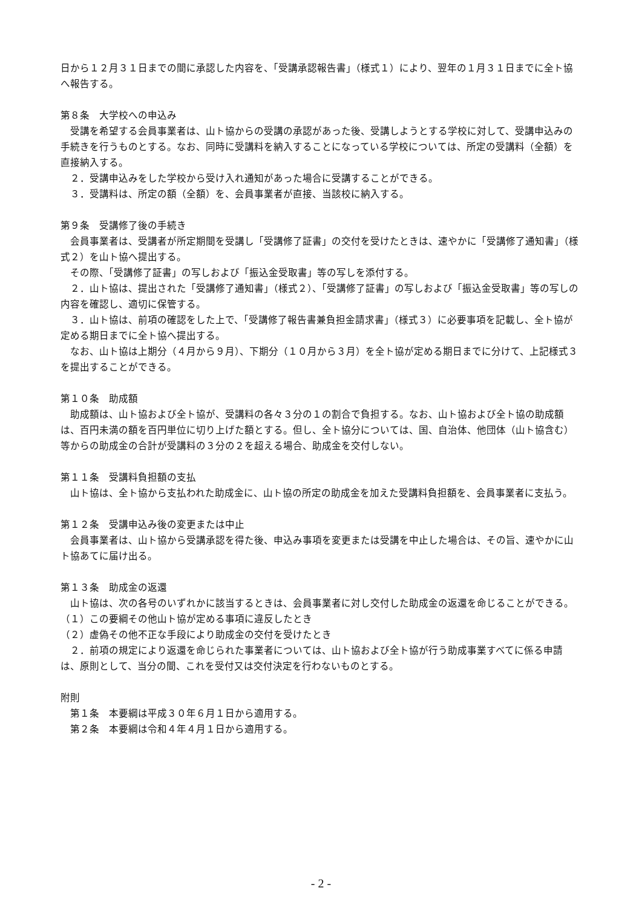日から１２月３１日までの間に承認した内容を、「受講承認報告書」（様式１）により、翌年の１月３１日までに全ト協へ報告する。
第８条　大学校への申込み
受講を希望する会員事業者は、山ト協からの受講の承認があった後、受講しようとする学校に対して、受講申込みの手続きを行うものとする。なお、同時に受講料を納入することになっている学校については、所定の受講料（全額）を直接納入する。
２．受講申込みをした学校から受け入れ通知があった場合に受講することができる。
３．受講料は、所定の額（全額）を、会員事業者が直接、当該校に納入する。
第９条　受講修了後の手続き
会員事業者は、受講者が所定期間を受講し「受講修了証書」の交付を受けたときは、速やかに「受講修了通知書」（様式２）を山ト協へ提出する。
その際、「受講修了証書」の写しおよび「振込金受取書」等の写しを添付する。
２．山ト協は、提出された「受講修了通知書」（様式２）、「受講修了証書」の写しおよび「振込金受取書」等の写しの内容を確認し、適切に保管する。
３．山ト協は、前項の確認をした上で、「受講修了報告書兼負担金請求書」（様式３）に必要事項を記載し、全ト協が定める期日までに全ト協へ提出する。
なお、山ト協は上期分（４月から９月）、下期分（１０月から３月）を全ト協が定める期日までに分けて、上記様式３を提出することができる。
第１０条　助成額
助成額は、山ト協および全ト協が、受講料の各々３分の１の割合で負担する。なお、山ト協および全ト協の助成額は、百円未満の額を百円単位に切り上げた額とする。但し、全ト協分については、国、自治体、他団体（山ト協含む）等からの助成金の合計が受講料の３分の２を超える場合、助成金を交付しない。
第１１条　受講料負担額の支払
山ト協は、全ト協から支払われた助成金に、山ト協の所定の助成金を加えた受講料負担額を、会員事業者に支払う。
第１２条　受講申込み後の変更または中止
会員事業者は、山ト協から受講承認を得た後、申込み事項を変更または受講を中止した場合は、その旨、速やかに山ト協あてに届け出る。
第１３条　助成金の返還
山ト協は、次の各号のいずれかに該当するときは、会員事業者に対し交付した助成金の返還を命じることができる。
（１）この要綱その他山ト協が定める事項に違反したとき
（２）虚偽その他不正な手段により助成金の交付を受けたとき
２．前項の規定により返還を命じられた事業者については、山ト協および全ト協が行う助成事業すべてに係る申請は、原則として、当分の間、これを受付又は交付決定を行わないものとする。
附則
第１条　本要綱は平成３０年６月１日から適用する。
第２条　本要綱は令和４年４月１日から適用する。
- 2 -